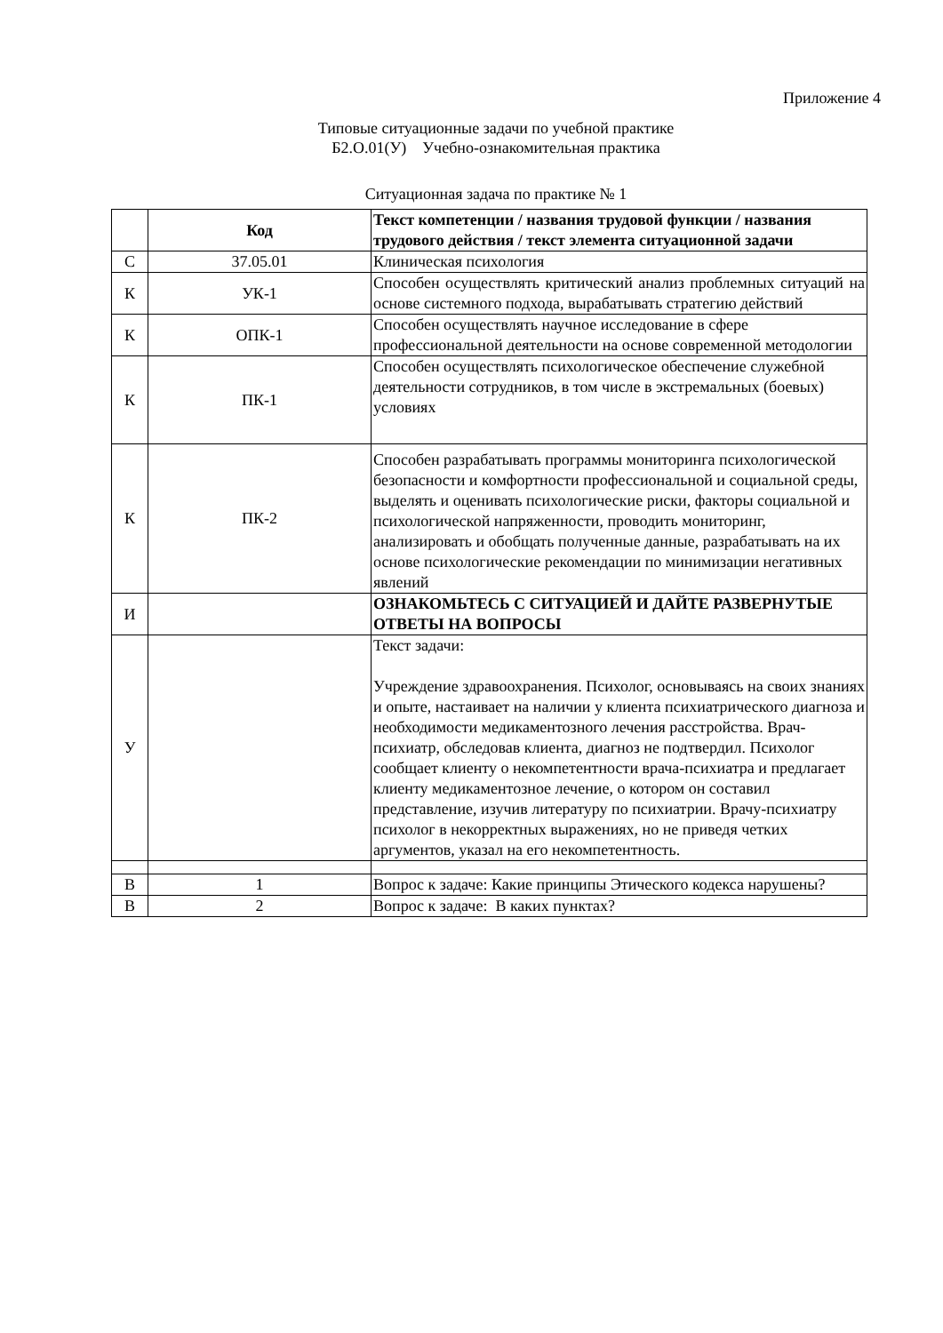Приложение 4
Типовые ситуационные задачи по учебной практике
Б2.О.01(У) Учебно-ознакомительная практика
Ситуационная задача по практике № 1
| | Код | Текст компетенции / названия трудовой функции / названия трудового действия / текст элемента ситуационной задачи |
| С | 37.05.01 | Клиническая психология |
| К | УК-1 | Способен осуществлять критический анализ проблемных ситуаций на основе системного подхода, вырабатывать стратегию действий |
| К | ОПК-1 | Способен осуществлять научное исследование в сфере профессиональной деятельности на основе современной методологии |
| К | ПК-1 | Способен осуществлять психологическое обеспечение служебной деятельности сотрудников, в том числе в экстремальных (боевых) условиях |
| К | ПК-2 | Способен разрабатывать программы мониторинга психологической безопасности и комфортности профессиональной и социальной среды, выделять и оценивать психологические риски, факторы социальной и психологической напряженности, проводить мониторинг, анализировать и обобщать полученные данные, разрабатывать на их основе психологические рекомендации по минимизации негативных явлений |
| И | | ОЗНАКОМЬТЕСЬ С СИТУАЦИЕЙ И ДАЙТЕ РАЗВЕРНУТЫЕ ОТВЕТЫ НА ВОПРОСЫ |
| У | | Текст задачи: Учреждение здравоохранения. Психолог, основываясь на своих знаниях и опыте, настаивает на наличии у клиента психиатрического диагноза и необходимости медикаментозного лечения расстройства. Врач-психиатр, обследовав клиента, диагноз не подтвердил. Психолог сообщает клиенту о некомпетентности врача-психиатра и предлагает клиенту медикаментозное лечение, о котором он составил представление, изучив литературу по психиатрии. Врачу-психиатру психолог в некорректных выражениях, но не приведя четких аргументов, указал на его некомпетентность. |
| В | 1 | Вопрос к задаче: Какие принципы Этического кодекса нарушены? |
| В | 2 | Вопрос к задаче: В каких пунктах? |